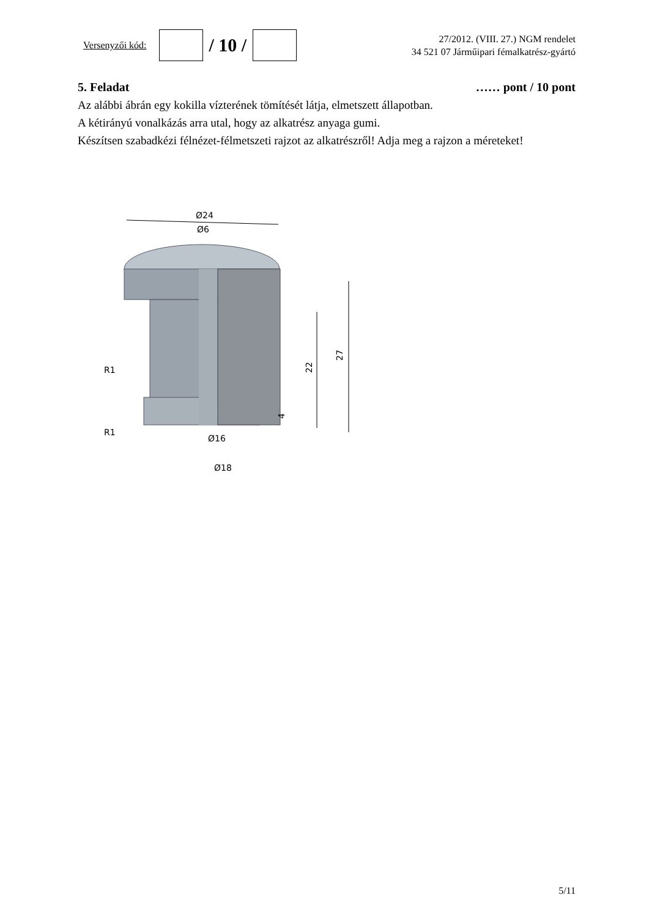Versenyzői kód:
/ 10 /
27/2012. (VIII. 27.) NGM rendelet
34 521 07 Járműipari fémalkatrész-gyártó
5. Feladat …… pont / 10 pont
Az alábbi ábrán egy kokilla vízterének tömítését látja, elmetszett állapotban.
A kétirányú vonalkázás arra utal, hogy az alkatrész anyaga gumi.
Készítsen szabadkézi félnézet-félmetszeti rajzot az alkatrészről! Adja meg a rajzon a méreteket!
Ø24
Ø6
27
22
4
R1
R1
Ø16
Ø18
5/11